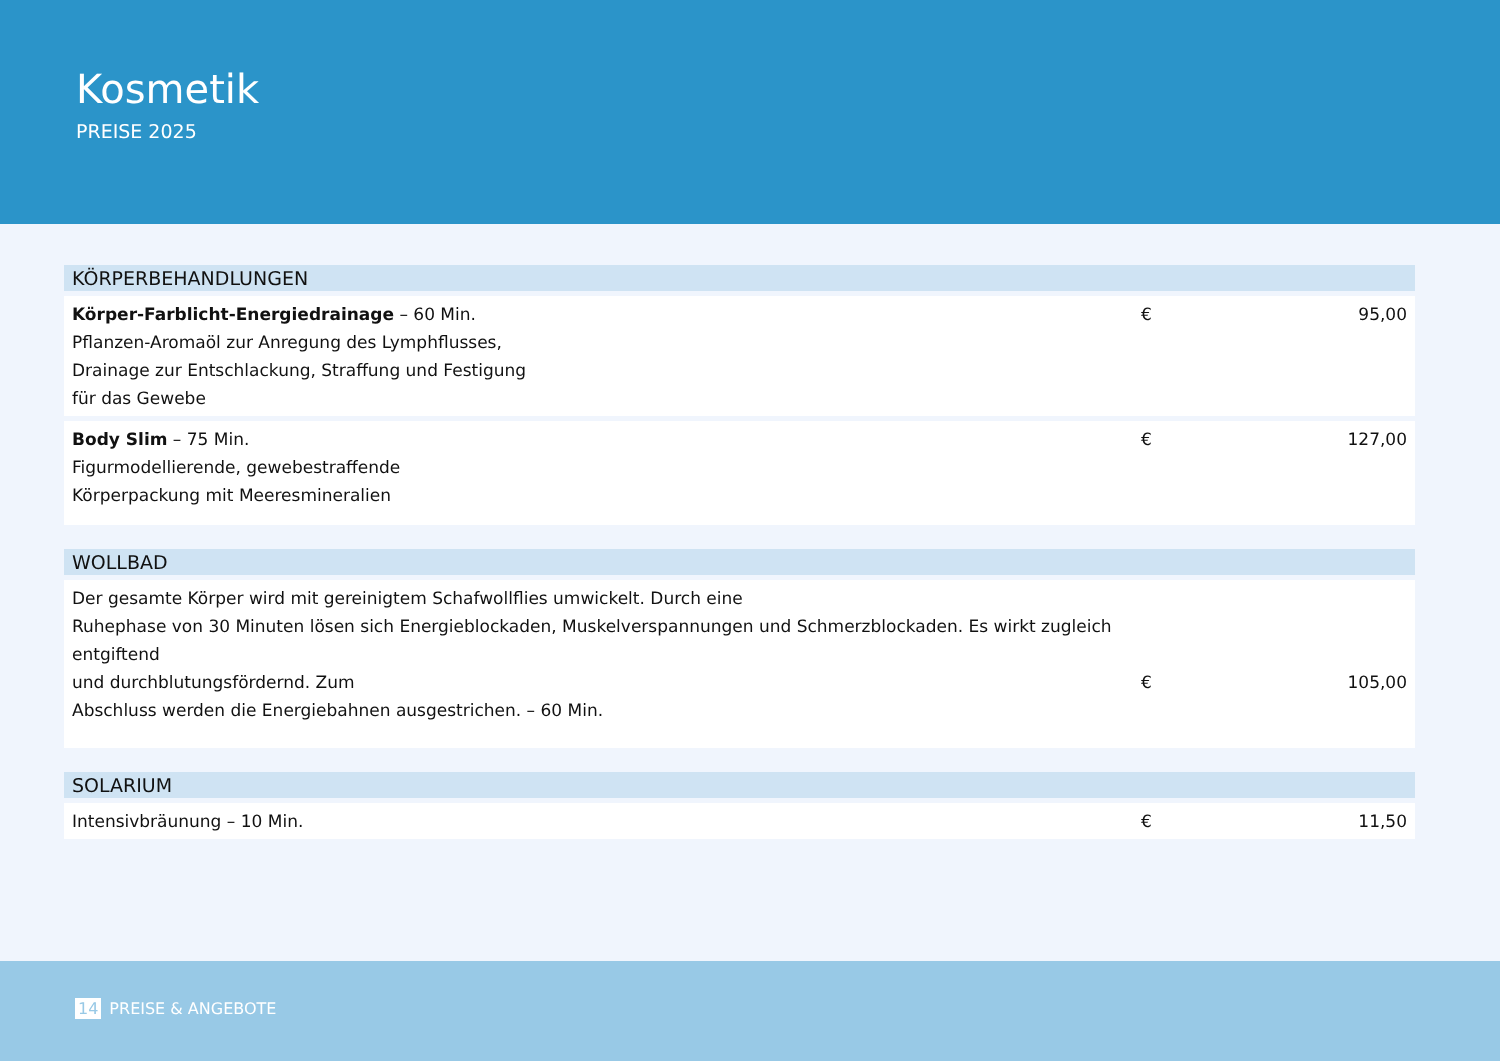Kosmetik
PREISE 2025
| KÖRPERBEHANDLUNGEN | | |
| --- | --- | --- |
| Körper-Farblicht-Energiedrainage – 60 Min. Pflanzen-Aromaöl zur Anregung des Lymphflusses, Drainage zur Entschlackung, Straffung und Festigung für das Gewebe | € | 95,00 |
| Body Slim – 75 Min. Figurmodellierende, gewebestraffende Körperpackung mit Meeresmineralien | € | 127,00 |
| WOLLBAD | | |
| --- | --- | --- |
| Der gesamte Körper wird mit gereinigtem Schafwollflies umwickelt. Durch eine Ruhephase von 30 Minuten lösen sich Energieblockaden, Muskelverspannungen und Schmerzblockaden. Es wirkt zugleich entgiftend und durchblutungsfördernd. Zum Abschluss werden die Energiebahnen ausgestrichen. – 60 Min. | € | 105,00 |
| SOLARIUM | | |
| --- | --- | --- |
| Intensivbräunung – 10 Min. | € | 11,50 |
14 PREISE & ANGEBOTE